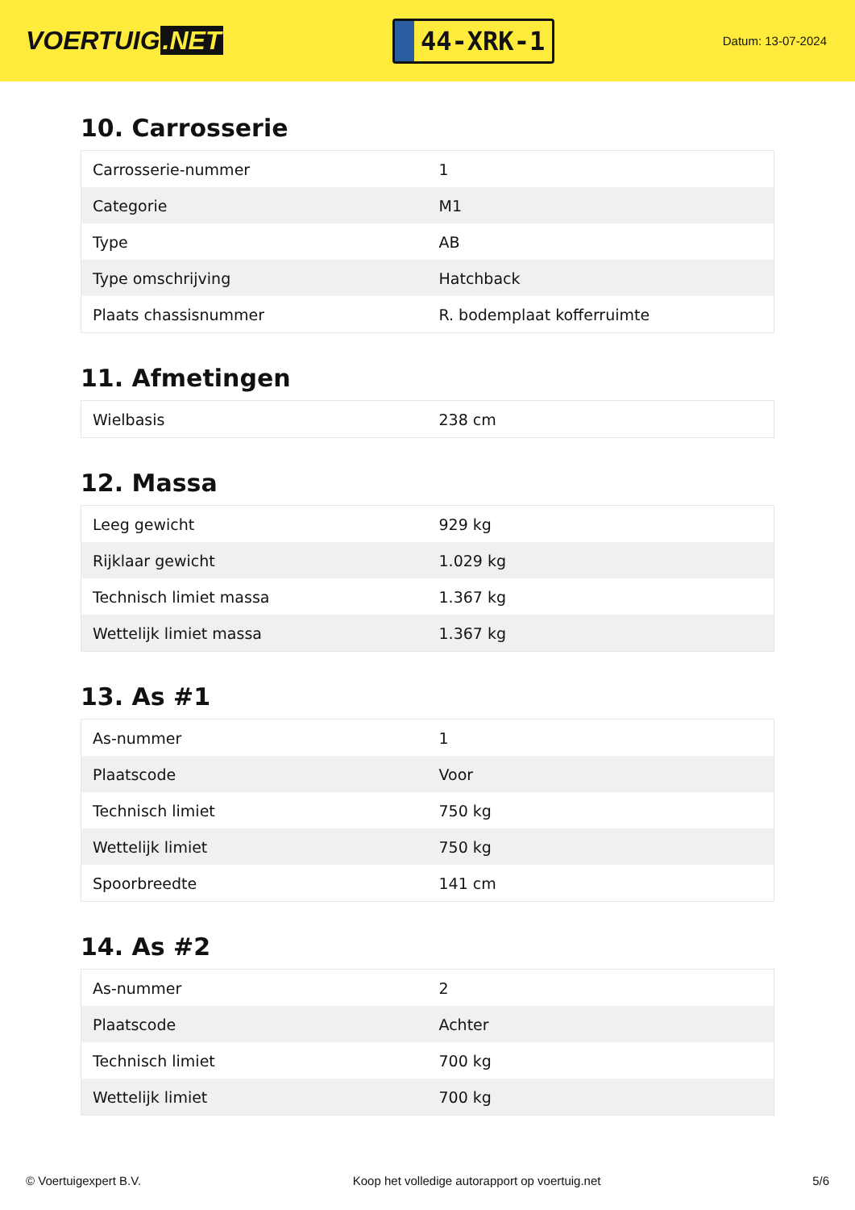VOERTUIG.NET
44-XRK-1
Datum: 13-07-2024
10. Carrosserie
| Carrosserie-nummer | 1 |
| Categorie | M1 |
| Type | AB |
| Type omschrijving | Hatchback |
| Plaats chassisnummer | R. bodemplaat kofferruimte |
11. Afmetingen
| Wielbasis | 238 cm |
12. Massa
| Leeg gewicht | 929 kg |
| Rijklaar gewicht | 1.029 kg |
| Technisch limiet massa | 1.367 kg |
| Wettelijk limiet massa | 1.367 kg |
13. As #1
| As-nummer | 1 |
| Plaatscode | Voor |
| Technisch limiet | 750 kg |
| Wettelijk limiet | 750 kg |
| Spoorbreedte | 141 cm |
14. As #2
| As-nummer | 2 |
| Plaatscode | Achter |
| Technisch limiet | 700 kg |
| Wettelijk limiet | 700 kg |
© Voertuigexpert B.V. Koop het volledige autorapport op voertuig.net 5/6